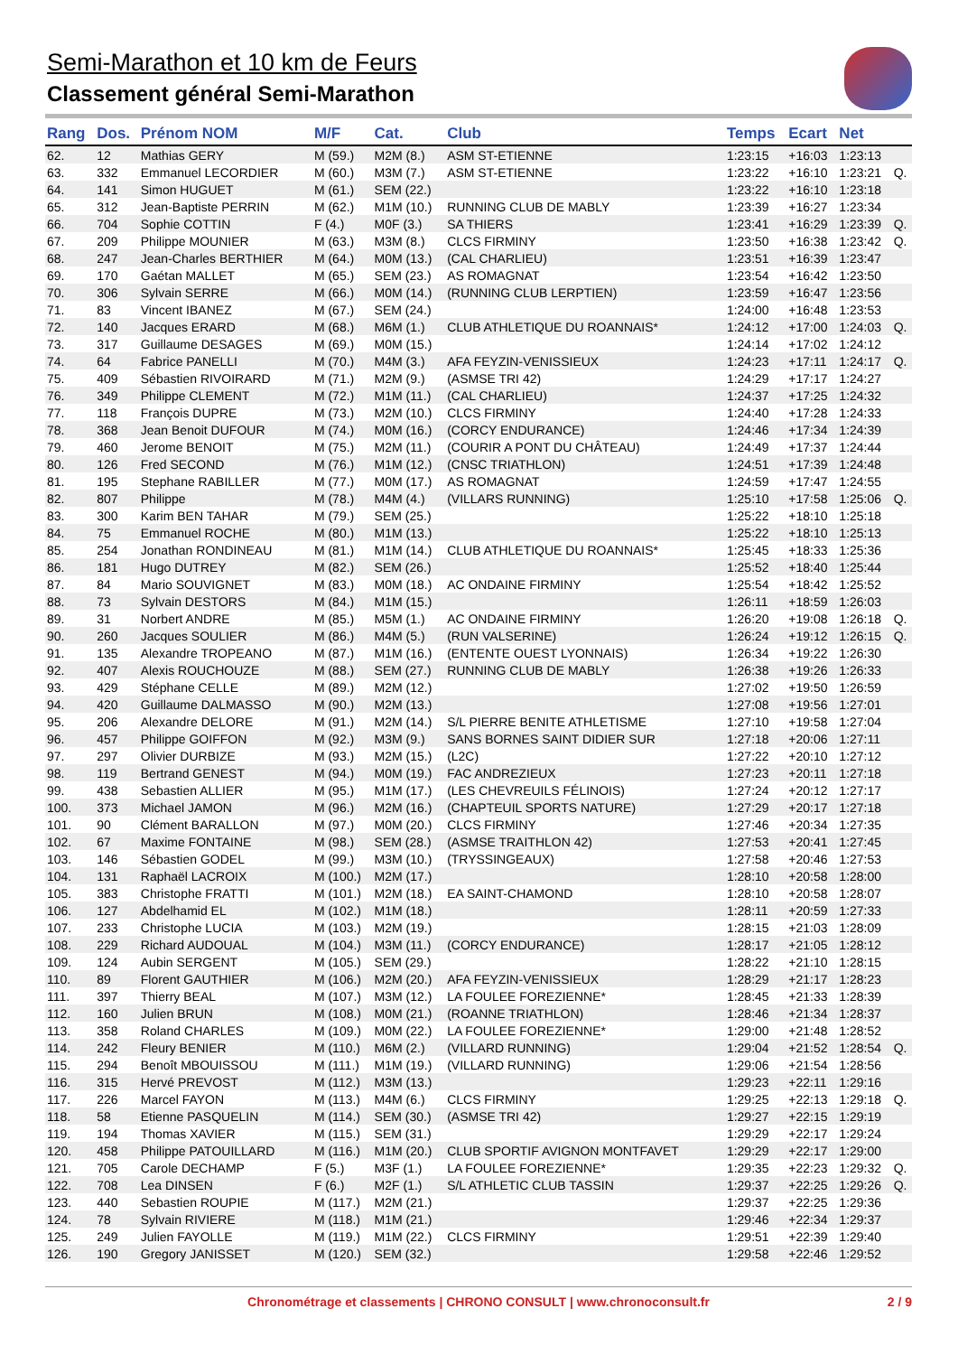Semi-Marathon et 10 km de Feurs
Classement général Semi-Marathon
| Rang | Dos. | Prénom NOM | M/F | Cat. | Club | Temps | Ecart | Net | |
| --- | --- | --- | --- | --- | --- | --- | --- | --- | --- |
| 62. | 12 | Mathias GERY | M (59.) | M2M (8.) | ASM ST-ETIENNE | 1:23:15 | +16:03 | 1:23:13 | |
| 63. | 332 | Emmanuel LECORDIER | M (60.) | M3M (7.) | ASM ST-ETIENNE | 1:23:22 | +16:10 | 1:23:21 | Q. |
| 64. | 141 | Simon HUGUET | M (61.) | SEM (22.) | | 1:23:22 | +16:10 | 1:23:18 | |
| 65. | 312 | Jean-Baptiste PERRIN | M (62.) | M1M (10.) | RUNNING CLUB DE MABLY | 1:23:39 | +16:27 | 1:23:34 | |
| 66. | 704 | Sophie COTTIN | F (4.) | M0F (3.) | SA THIERS | 1:23:41 | +16:29 | 1:23:39 | Q. |
| 67. | 209 | Philippe MOUNIER | M (63.) | M3M (8.) | CLCS FIRMINY | 1:23:50 | +16:38 | 1:23:42 | Q. |
| 68. | 247 | Jean-Charles BERTHIER | M (64.) | M0M (13.) | (CAL CHARLIEU) | 1:23:51 | +16:39 | 1:23:47 | |
| 69. | 170 | Gaétan MALLET | M (65.) | SEM (23.) | AS ROMAGNAT | 1:23:54 | +16:42 | 1:23:50 | |
| 70. | 306 | Sylvain SERRE | M (66.) | M0M (14.) | (RUNNING CLUB LERPTIEN) | 1:23:59 | +16:47 | 1:23:56 | |
| 71. | 83 | Vincent IBANEZ | M (67.) | SEM (24.) | | 1:24:00 | +16:48 | 1:23:53 | |
| 72. | 140 | Jacques ERARD | M (68.) | M6M (1.) | CLUB ATHLETIQUE DU ROANNAIS* | 1:24:12 | +17:00 | 1:24:03 | Q. |
| 73. | 317 | Guillaume DESAGES | M (69.) | M0M (15.) | | 1:24:14 | +17:02 | 1:24:12 | |
| 74. | 64 | Fabrice PANELLI | M (70.) | M4M (3.) | AFA FEYZIN-VENISSIEUX | 1:24:23 | +17:11 | 1:24:17 | Q. |
| 75. | 409 | Sébastien RIVOIRARD | M (71.) | M2M (9.) | (ASMSE TRI 42) | 1:24:29 | +17:17 | 1:24:27 | |
| 76. | 349 | Philippe CLEMENT | M (72.) | M1M (11.) | (CAL CHARLIEU) | 1:24:37 | +17:25 | 1:24:32 | |
| 77. | 118 | François DUPRE | M (73.) | M2M (10.) | CLCS FIRMINY | 1:24:40 | +17:28 | 1:24:33 | |
| 78. | 368 | Jean Benoit DUFOUR | M (74.) | M0M (16.) | (CORCY ENDURANCE) | 1:24:46 | +17:34 | 1:24:39 | |
| 79. | 460 | Jerome BENOIT | M (75.) | M2M (11.) | (COURIR A PONT DU CHÂTEAU) | 1:24:49 | +17:37 | 1:24:44 | |
| 80. | 126 | Fred SECOND | M (76.) | M1M (12.) | (CNSC TRIATHLON) | 1:24:51 | +17:39 | 1:24:48 | |
| 81. | 195 | Stephane RABILLER | M (77.) | M0M (17.) | AS ROMAGNAT | 1:24:59 | +17:47 | 1:24:55 | |
| 82. | 807 | Philippe | M (78.) | M4M (4.) | (VILLARS RUNNING) | 1:25:10 | +17:58 | 1:25:06 | Q. |
| 83. | 300 | Karim BEN TAHAR | M (79.) | SEM (25.) | | 1:25:22 | +18:10 | 1:25:18 | |
| 84. | 75 | Emmanuel ROCHE | M (80.) | M1M (13.) | | 1:25:22 | +18:10 | 1:25:13 | |
| 85. | 254 | Jonathan RONDINEAU | M (81.) | M1M (14.) | CLUB ATHLETIQUE DU ROANNAIS* | 1:25:45 | +18:33 | 1:25:36 | |
| 86. | 181 | Hugo DUTREY | M (82.) | SEM (26.) | | 1:25:52 | +18:40 | 1:25:44 | |
| 87. | 84 | Mario SOUVIGNET | M (83.) | M0M (18.) | AC ONDAINE FIRMINY | 1:25:54 | +18:42 | 1:25:52 | |
| 88. | 73 | Sylvain DESTORS | M (84.) | M1M (15.) | | 1:26:11 | +18:59 | 1:26:03 | |
| 89. | 31 | Norbert ANDRE | M (85.) | M5M (1.) | AC ONDAINE FIRMINY | 1:26:20 | +19:08 | 1:26:18 | Q. |
| 90. | 260 | Jacques SOULIER | M (86.) | M4M (5.) | (RUN VALSERINE) | 1:26:24 | +19:12 | 1:26:15 | Q. |
| 91. | 135 | Alexandre TROPEANO | M (87.) | M1M (16.) | (ENTENTE OUEST LYONNAIS) | 1:26:34 | +19:22 | 1:26:30 | |
| 92. | 407 | Alexis ROUCHOUZE | M (88.) | SEM (27.) | RUNNING CLUB DE MABLY | 1:26:38 | +19:26 | 1:26:33 | |
| 93. | 429 | Stéphane CELLE | M (89.) | M2M (12.) | | 1:27:02 | +19:50 | 1:26:59 | |
| 94. | 420 | Guillaume DALMASSO | M (90.) | M2M (13.) | | 1:27:08 | +19:56 | 1:27:01 | |
| 95. | 206 | Alexandre DELORE | M (91.) | M2M (14.) | S/L PIERRE BENITE ATHLETISME | 1:27:10 | +19:58 | 1:27:04 | |
| 96. | 457 | Philippe GOIFFON | M (92.) | M3M (9.) | SANS BORNES SAINT DIDIER SUR | 1:27:18 | +20:06 | 1:27:11 | |
| 97. | 297 | Olivier DURBIZE | M (93.) | M2M (15.) | (L2C) | 1:27:22 | +20:10 | 1:27:12 | |
| 98. | 119 | Bertrand GENEST | M (94.) | M0M (19.) | FAC ANDREZIEUX | 1:27:23 | +20:11 | 1:27:18 | |
| 99. | 438 | Sebastien ALLIER | M (95.) | M1M (17.) | (LES CHEVREUILS FÉLINOIS) | 1:27:24 | +20:12 | 1:27:17 | |
| 100. | 373 | Michael JAMON | M (96.) | M2M (16.) | (CHAPTEUIL SPORTS NATURE) | 1:27:29 | +20:17 | 1:27:18 | |
| 101. | 90 | Clément BARALLON | M (97.) | M0M (20.) | CLCS FIRMINY | 1:27:46 | +20:34 | 1:27:35 | |
| 102. | 67 | Maxime FONTAINE | M (98.) | SEM (28.) | (ASMSE TRAITHLON 42) | 1:27:53 | +20:41 | 1:27:45 | |
| 103. | 146 | Sébastien GODEL | M (99.) | M3M (10.) | (TRYSSINGEAUX) | 1:27:58 | +20:46 | 1:27:53 | |
| 104. | 131 | Raphaël LACROIX | M (100.) | M2M (17.) | | 1:28:10 | +20:58 | 1:28:00 | |
| 105. | 383 | Christophe FRATTI | M (101.) | M2M (18.) | EA SAINT-CHAMOND | 1:28:10 | +20:58 | 1:28:07 | |
| 106. | 127 | Abdelhamid EL | M (102.) | M1M (18.) | | 1:28:11 | +20:59 | 1:27:33 | |
| 107. | 233 | Christophe LUCIA | M (103.) | M2M (19.) | | 1:28:15 | +21:03 | 1:28:09 | |
| 108. | 229 | Richard AUDOUAL | M (104.) | M3M (11.) | (CORCY ENDURANCE) | 1:28:17 | +21:05 | 1:28:12 | |
| 109. | 124 | Aubin SERGENT | M (105.) | SEM (29.) | | 1:28:22 | +21:10 | 1:28:15 | |
| 110. | 89 | Florent GAUTHIER | M (106.) | M2M (20.) | AFA FEYZIN-VENISSIEUX | 1:28:29 | +21:17 | 1:28:23 | |
| 111. | 397 | Thierry BEAL | M (107.) | M3M (12.) | LA FOULEE FOREZIENNE* | 1:28:45 | +21:33 | 1:28:39 | |
| 112. | 160 | Julien BRUN | M (108.) | M0M (21.) | (ROANNE TRIATHLON) | 1:28:46 | +21:34 | 1:28:37 | |
| 113. | 358 | Roland CHARLES | M (109.) | M0M (22.) | LA FOULEE FOREZIENNE* | 1:29:00 | +21:48 | 1:28:52 | |
| 114. | 242 | Fleury BENIER | M (110.) | M6M (2.) | (VILLARD RUNNING) | 1:29:04 | +21:52 | 1:28:54 | Q. |
| 115. | 294 | Benoît MBOUISSOU | M (111.) | M1M (19.) | (VILLARD RUNNING) | 1:29:06 | +21:54 | 1:28:56 | |
| 116. | 315 | Hervé PREVOST | M (112.) | M3M (13.) | | 1:29:23 | +22:11 | 1:29:16 | |
| 117. | 226 | Marcel FAYON | M (113.) | M4M (6.) | CLCS FIRMINY | 1:29:25 | +22:13 | 1:29:18 | Q. |
| 118. | 58 | Etienne PASQUELIN | M (114.) | SEM (30.) | (ASMSE TRI 42) | 1:29:27 | +22:15 | 1:29:19 | |
| 119. | 194 | Thomas XAVIER | M (115.) | SEM (31.) | | 1:29:29 | +22:17 | 1:29:24 | |
| 120. | 458 | Philippe PATOUILLARD | M (116.) | M1M (20.) | CLUB SPORTIF AVIGNON MONTFAVET | 1:29:29 | +22:17 | 1:29:00 | |
| 121. | 705 | Carole DECHAMP | F (5.) | M3F (1.) | LA FOULEE FOREZIENNE* | 1:29:35 | +22:23 | 1:29:32 | Q. |
| 122. | 708 | Lea DINSEN | F (6.) | M2F (1.) | S/L ATHLETIC CLUB TASSIN | 1:29:37 | +22:25 | 1:29:26 | Q. |
| 123. | 440 | Sebastien ROUPIE | M (117.) | M2M (21.) | | 1:29:37 | +22:25 | 1:29:36 | |
| 124. | 78 | Sylvain RIVIERE | M (118.) | M1M (21.) | | 1:29:46 | +22:34 | 1:29:37 | |
| 125. | 249 | Julien FAYOLLE | M (119.) | M1M (22.) | CLCS FIRMINY | 1:29:51 | +22:39 | 1:29:40 | |
| 126. | 190 | Gregory JANISSET | M (120.) | SEM (32.) | | 1:29:58 | +22:46 | 1:29:52 | |
Chronométrage et classements | CHRONO CONSULT | www.chronoconsult.fr 2 / 9